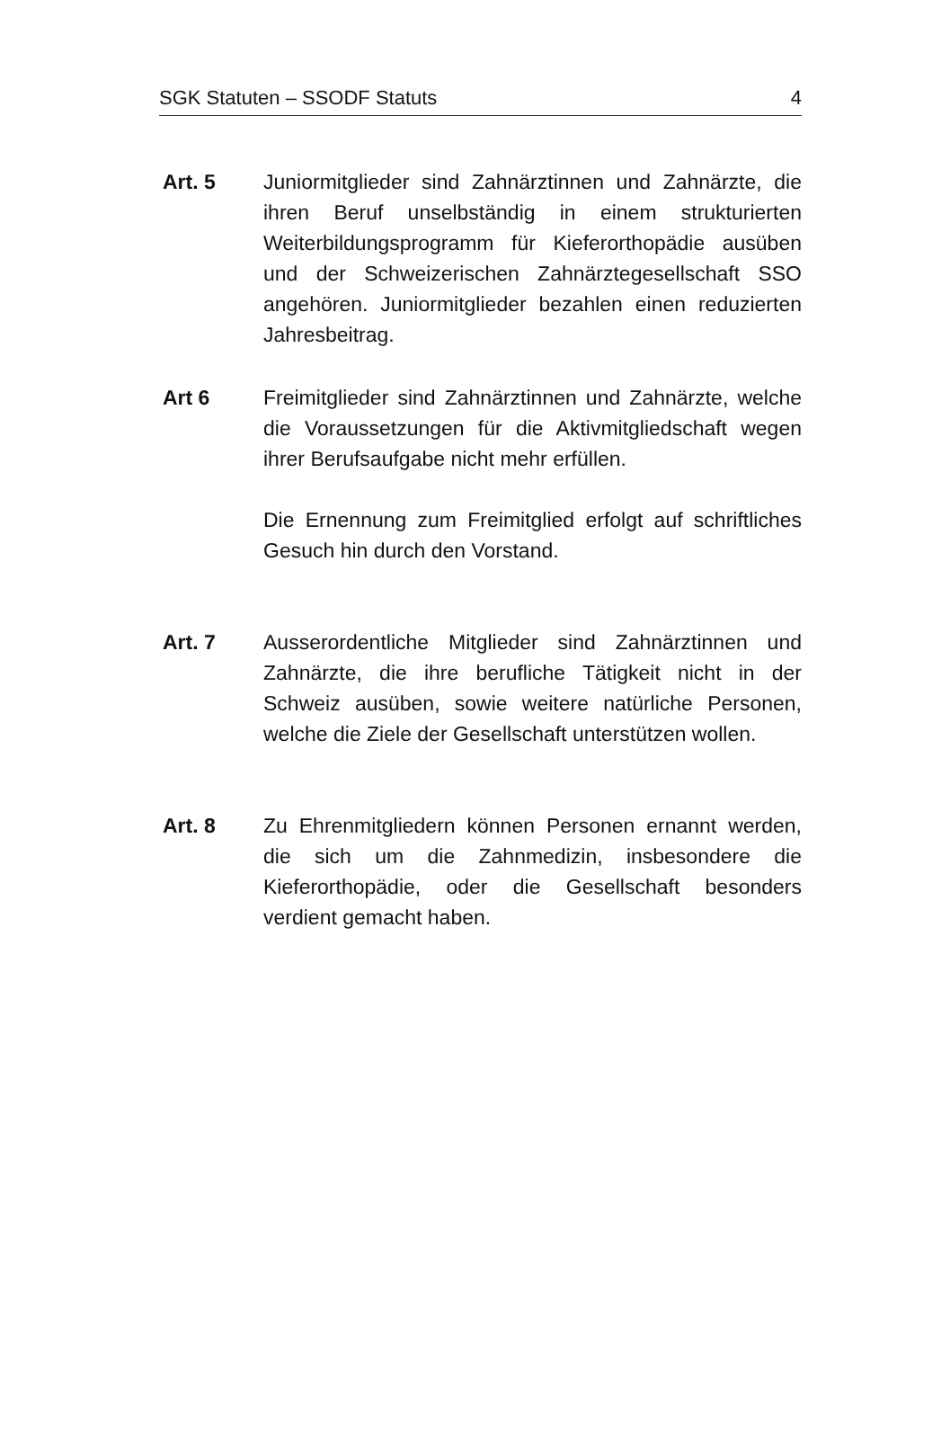SGK Statuten – SSODF Statuts 4
Art. 5 Juniormitglieder sind Zahnärztinnen und Zahnärzte, die ihren Beruf unselbständig in einem strukturierten Weiterbildungsprogramm für Kieferorthopädie ausüben und der Schweizerischen Zahnärztegesellschaft SSO angehören. Juniormitglieder bezahlen einen reduzierten Jahresbeitrag.
Art 6 Freimitglieder sind Zahnärztinnen und Zahnärzte, welche die Voraussetzungen für die Aktivmitgliedschaft wegen ihrer Berufsaufgabe nicht mehr erfüllen.
Die Ernennung zum Freimitglied erfolgt auf schriftliches Gesuch hin durch den Vorstand.
Art. 7 Ausserordentliche Mitglieder sind Zahnärztinnen und Zahnärzte, die ihre berufliche Tätigkeit nicht in der Schweiz ausüben, sowie weitere natürliche Personen, welche die Ziele der Gesellschaft unterstützen wollen.
Art. 8 Zu Ehrenmitgliedern können Personen ernannt werden, die sich um die Zahnmedizin, insbesondere die Kieferorthopädie, oder die Gesellschaft besonders verdient gemacht haben.